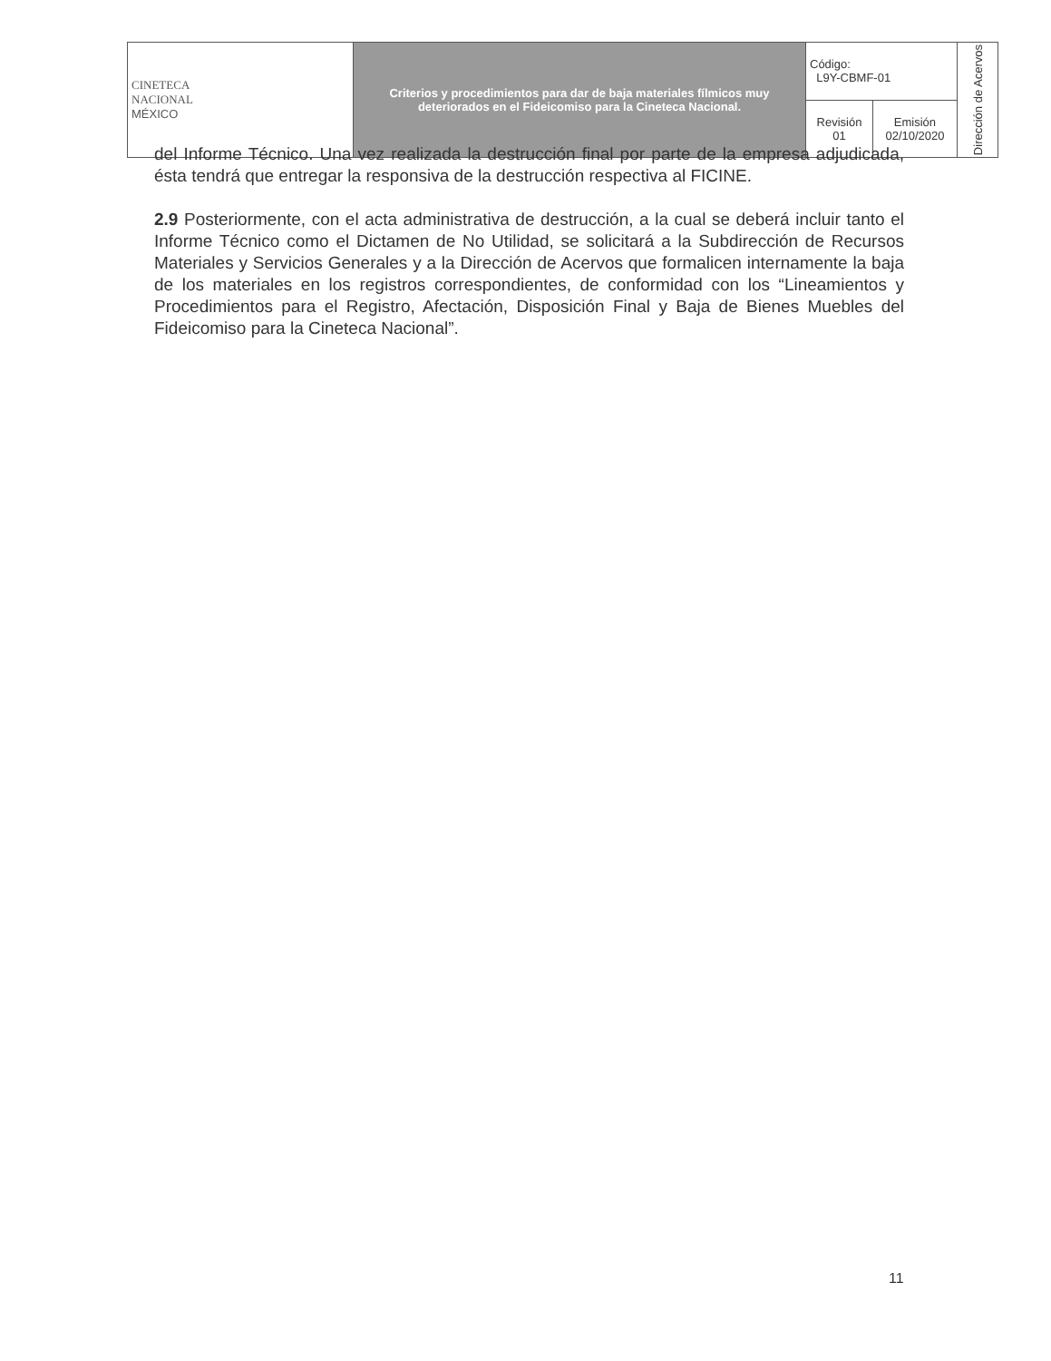| CINETECA NACIONAL MÉXICO | Criterios y procedimientos para dar de baja materiales fílmicos muy deteriorados en el Fideicomiso para la Cineteca Nacional. | Código: L9Y-CBMF-01 | | Dirección de Acervos |
| | | Revisión 01 | Emisión 02/10/2020 | |
del Informe Técnico. Una vez realizada la destrucción final por parte de la empresa adjudicada, ésta tendrá que entregar la responsiva de la destrucción respectiva al FICINE.
2.9 Posteriormente, con el acta administrativa de destrucción, a la cual se deberá incluir tanto el Informe Técnico como el Dictamen de No Utilidad, se solicitará a la Subdirección de Recursos Materiales y Servicios Generales y a la Dirección de Acervos que formalicen internamente la baja de los materiales en los registros correspondientes, de conformidad con los “Lineamientos y Procedimientos para el Registro, Afectación, Disposición Final y Baja de Bienes Muebles del Fideicomiso para la Cineteca Nacional”.
11